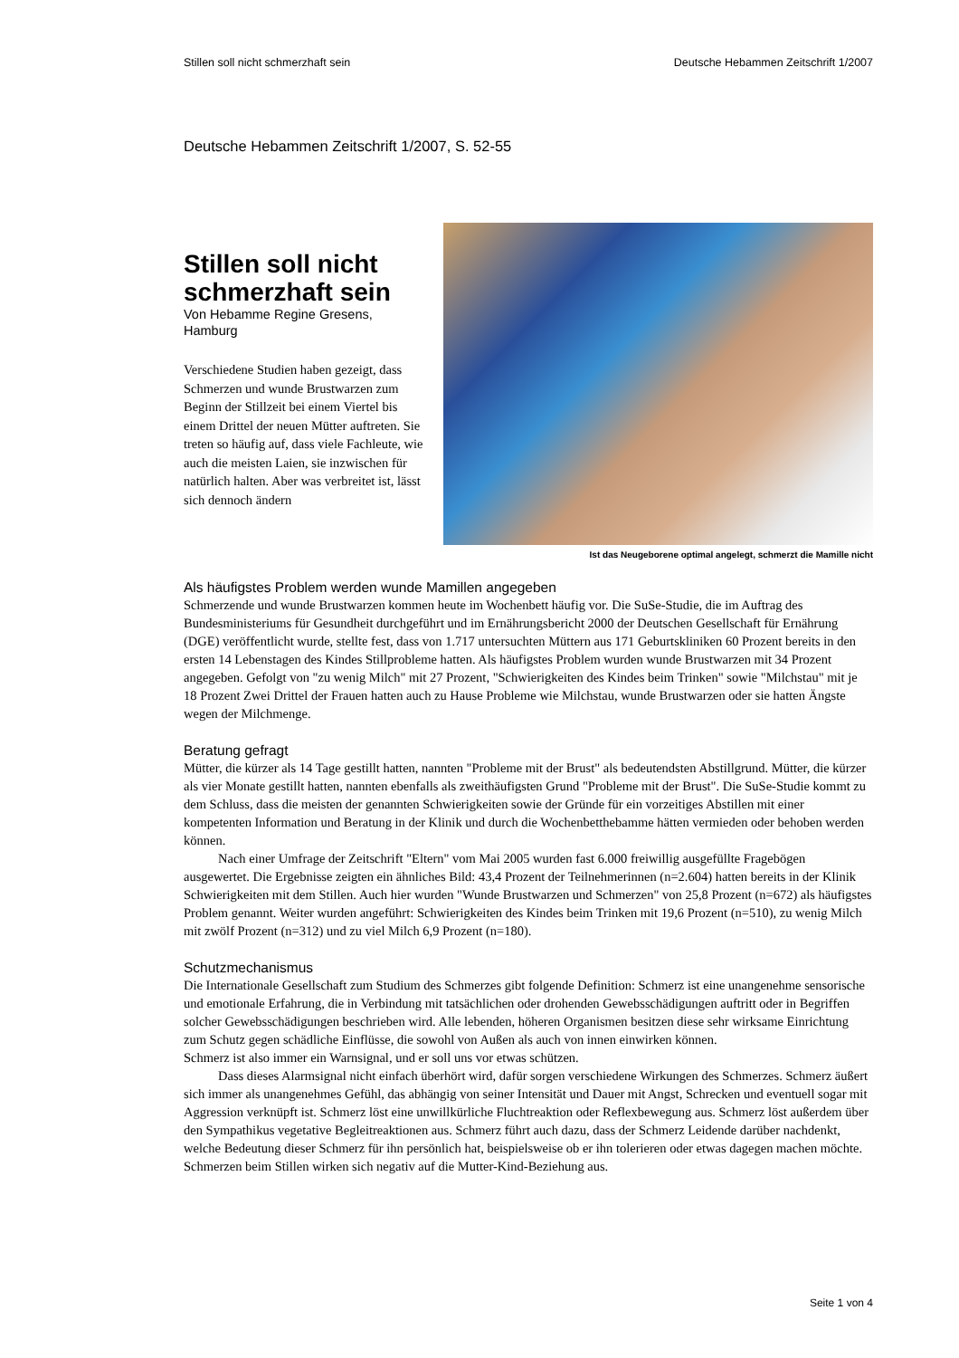Stillen soll nicht schmerzhaft sein Deutsche Hebammen Zeitschrift 1/2007
Deutsche Hebammen Zeitschrift 1/2007, S. 52-55
Stillen soll nicht schmerzhaft sein
Von Hebamme Regine Gresens, Hamburg
Verschiedene Studien haben gezeigt, dass Schmerzen und wunde Brustwarzen zum Beginn der Stillzeit bei einem Viertel bis einem Drittel der neuen Mütter auftreten. Sie treten so häufig auf, dass viele Fachleute, wie auch die meisten Laien, sie inzwischen für natürlich halten. Aber was verbreitet ist, lässt sich dennoch ändern
Ist das Neugeborene optimal angelegt, schmerzt die Mamille nicht
Als häufigstes Problem werden wunde Mamillen angegeben
Schmerzende und wunde Brustwarzen kommen heute im Wochenbett häufig vor. Die SuSe-Studie, die im Auftrag des Bundesministeriums für Gesundheit durchgeführt und im Ernährungsbericht 2000 der Deutschen Gesellschaft für Ernährung (DGE) veröffentlicht wurde, stellte fest, dass von 1.717 untersuchten Müttern aus 171 Geburtskliniken 60 Prozent bereits in den ersten 14 Lebenstagen des Kindes Stillprobleme hatten. Als häufigstes Problem wurden wunde Brustwarzen mit 34 Prozent angegeben. Gefolgt von "zu wenig Milch" mit 27 Prozent, "Schwierigkeiten des Kindes beim Trinken" sowie "Milchstau" mit je 18 Prozent Zwei Drittel der Frauen hatten auch zu Hause Probleme wie Milchstau, wunde Brustwarzen oder sie hatten Ängste wegen der Milchmenge.
Beratung gefragt
Mütter, die kürzer als 14 Tage gestillt hatten, nannten "Probleme mit der Brust" als bedeutendsten Abstillgrund. Mütter, die kürzer als vier Monate gestillt hatten, nannten ebenfalls als zweithäufigsten Grund "Probleme mit der Brust". Die SuSe-Studie kommt zu dem Schluss, dass die meisten der genannten Schwierigkeiten sowie der Gründe für ein vorzeitiges Abstillen mit einer kompetenten Information und Beratung in der Klinik und durch die Wochenbetthebamme hätten vermieden oder behoben werden können.
Nach einer Umfrage der Zeitschrift "Eltern" vom Mai 2005 wurden fast 6.000 freiwillig ausgefüllte Fragebögen ausgewertet. Die Ergebnisse zeigten ein ähnliches Bild: 43,4 Prozent der Teilnehmerinnen (n=2.604) hatten bereits in der Klinik Schwierigkeiten mit dem Stillen. Auch hier wurden "Wunde Brustwarzen und Schmerzen" von 25,8 Prozent (n=672) als häufigstes Problem genannt. Weiter wurden angeführt: Schwierigkeiten des Kindes beim Trinken mit 19,6 Prozent (n=510), zu wenig Milch mit zwölf Prozent (n=312) und zu viel Milch 6,9 Prozent (n=180).
Schutzmechanismus
Die Internationale Gesellschaft zum Studium des Schmerzes gibt folgende Definition: Schmerz ist eine unangenehme sensorische und emotionale Erfahrung, die in Verbindung mit tatsächlichen oder drohenden Gewebsschädigungen auftritt oder in Begriffen solcher Gewebsschädigungen beschrieben wird. Alle lebenden, höheren Organismen besitzen diese sehr wirksame Einrichtung zum Schutz gegen schädliche Einflüsse, die sowohl von Außen als auch von innen einwirken können.
Schmerz ist also immer ein Warnsignal, und er soll uns vor etwas schützen.
Dass dieses Alarmsignal nicht einfach überhört wird, dafür sorgen verschiedene Wirkungen des Schmerzes. Schmerz äußert sich immer als unangenehmes Gefühl, das abhängig von seiner Intensität und Dauer mit Angst, Schrecken und eventuell sogar mit Aggression verknüpft ist. Schmerz löst eine unwillkürliche Fluchtreaktion oder Reflexbewegung aus. Schmerz löst außerdem über den Sympathikus vegetative Begleitreaktionen aus. Schmerz führt auch dazu, dass der Schmerz Leidende darüber nachdenkt, welche Bedeutung dieser Schmerz für ihn persönlich hat, beispielsweise ob er ihn tolerieren oder etwas dagegen machen möchte.
Schmerzen beim Stillen wirken sich negativ auf die Mutter-Kind-Beziehung aus.
Seite 1 von 4